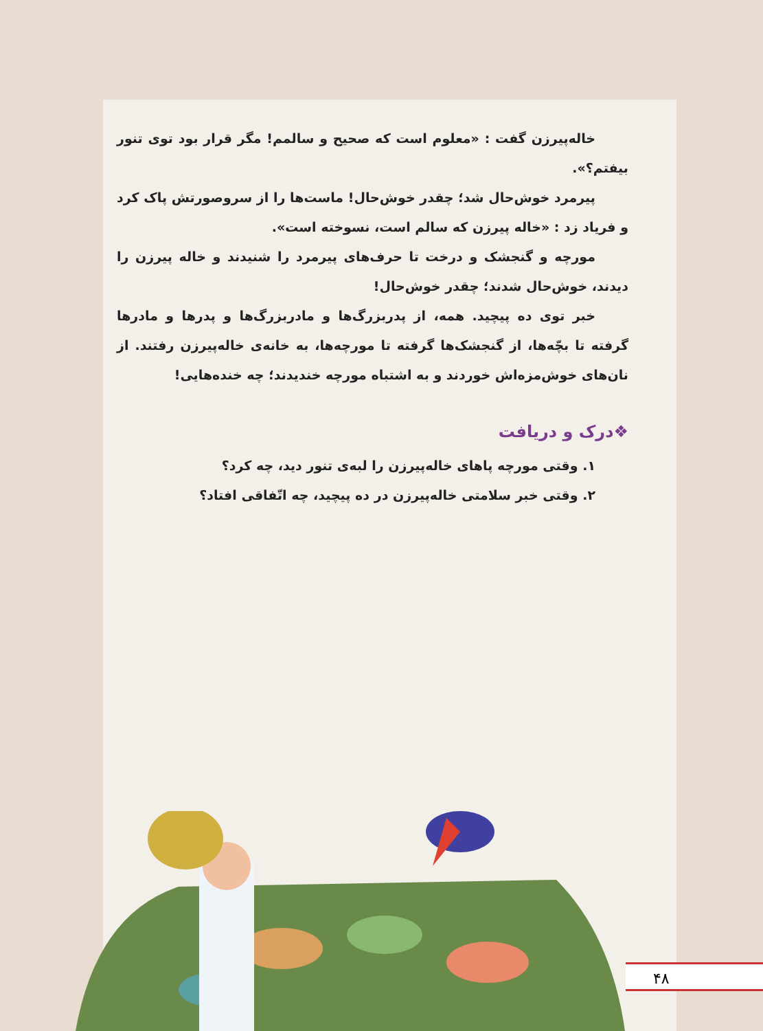خاله‌پیرزن گفت : «معلوم است که صحیح و سالمم! مگر قرار بود توی تنور بیفتم؟».
پیرمرد خوش‌حال شد؛ چقدر خوش‌حال! ماست‌ها را از سروصورتش پاک کرد و فریاد زد : «خاله پیرزن که سالم است، نسوخته است».
مورچه و گنجشک و درخت تا حرف‌های پیرمرد را شنیدند و خاله پیرزن را دیدند، خوش‌حال شدند؛ چقدر خوش‌حال!
خبر توی ده پیچید. همه، از پدربزرگ‌ها و مادربزرگ‌ها و پدرها و مادرها گرفته تا بچّه‌ها، از گنجشک‌ها گرفته تا مورچه‌ها، به خانه‌ی خاله‌پیرزن رفتند. از نان‌های خوش‌مزه‌اش خوردند و به اشتباه مورچه خندیدند؛ چه خنده‌هایی!
❖درک و دریافت
۱. وقتی مورچه پاهای خاله‌پیرزن را لبه‌ی تنور دید، چه کرد؟
۲. وقتی خبر سلامتی خاله‌پیرزن در ده پیچید، چه اتّفاقی افتاد؟
۴۸